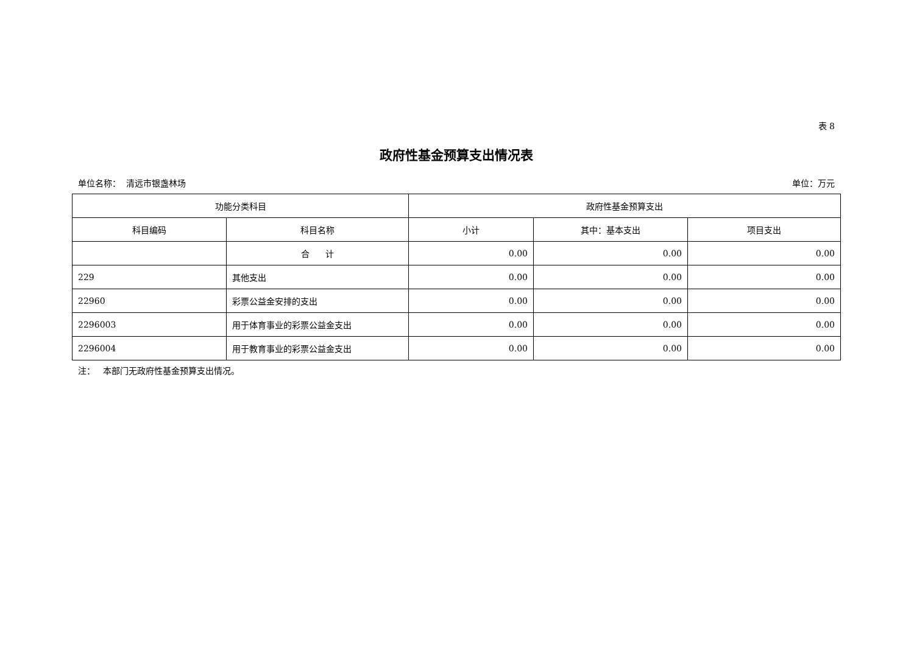表 8
政府性基金预算支出情况表
单位名称： 清远市银盏林场 单位：万元
| 功能分类科目 | | 政府性基金预算支出 | | |
| --- | --- | --- | --- | --- |
| 科目编码 | 科目名称 | 小计 | 其中：基本支出 | 项目支出 |
| | 合 计 | 0.00 | 0.00 | 0.00 |
| 229 | 其他支出 | 0.00 | 0.00 | 0.00 |
| 22960 | 彩票公益金安排的支出 | 0.00 | 0.00 | 0.00 |
| 2296003 | 用于体育事业的彩票公益金支出 | 0.00 | 0.00 | 0.00 |
| 2296004 | 用于教育事业的彩票公益金支出 | 0.00 | 0.00 | 0.00 |
注： 本部门无政府性基金预算支出情况。